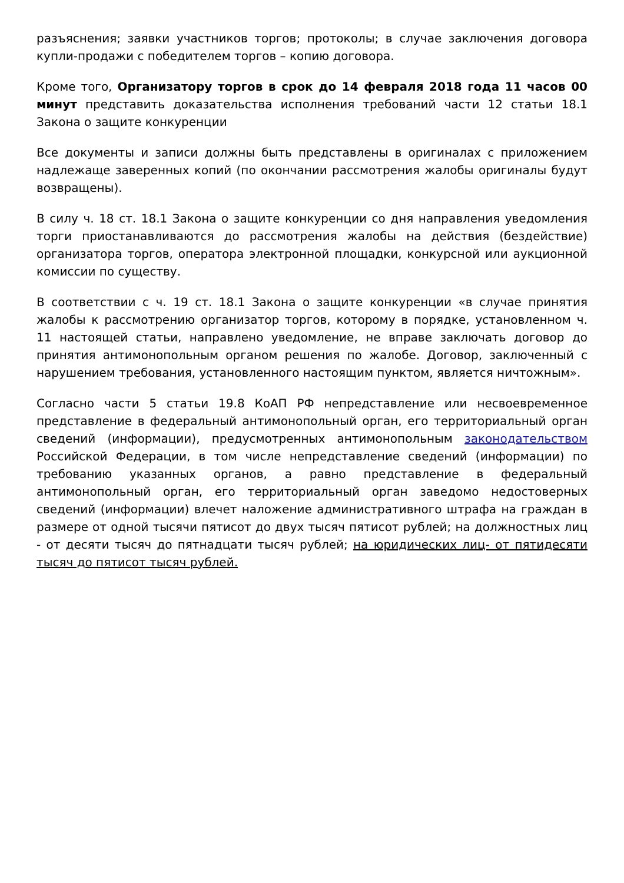разъяснения; заявки участников торгов; протоколы; в случае заключения договора купли-продажи с победителем торгов – копию договора.
Кроме того, Организатору торгов в срок до 14 февраля 2018 года 11 часов 00 минут представить доказательства исполнения требований части 12 статьи 18.1 Закона о защите конкуренции
Все документы и записи должны быть представлены в оригиналах с приложением надлежаще заверенных копий (по окончании рассмотрения жалобы оригиналы будут возвращены).
В силу ч. 18 ст. 18.1 Закона о защите конкуренции со дня направления уведомления торги приостанавливаются до рассмотрения жалобы на действия (бездействие) организатора торгов, оператора электронной площадки, конкурсной или аукционной комиссии по существу.
В соответствии с ч. 19 ст. 18.1 Закона о защите конкуренции «в случае принятия жалобы к рассмотрению организатор торгов, которому в порядке, установленном ч. 11 настоящей статьи, направлено уведомление, не вправе заключать договор до принятия антимонопольным органом решения по жалобе. Договор, заключенный с нарушением требования, установленного настоящим пунктом, является ничтожным».
Согласно части 5 статьи 19.8 КоАП РФ непредставление или несвоевременное представление в федеральный антимонопольный орган, его территориальный орган сведений (информации), предусмотренных антимонопольным законодательством Российской Федерации, в том числе непредставление сведений (информации) по требованию указанных органов, а равно представление в федеральный антимонопольный орган, его территориальный орган заведомо недостоверных сведений (информации) влечет наложение административного штрафа на граждан в размере от одной тысячи пятисот до двух тысяч пятисот рублей; на должностных лиц - от десяти тысяч до пятнадцати тысяч рублей; на юридических лиц- от пятидесяти тысяч до пятисот тысяч рублей.